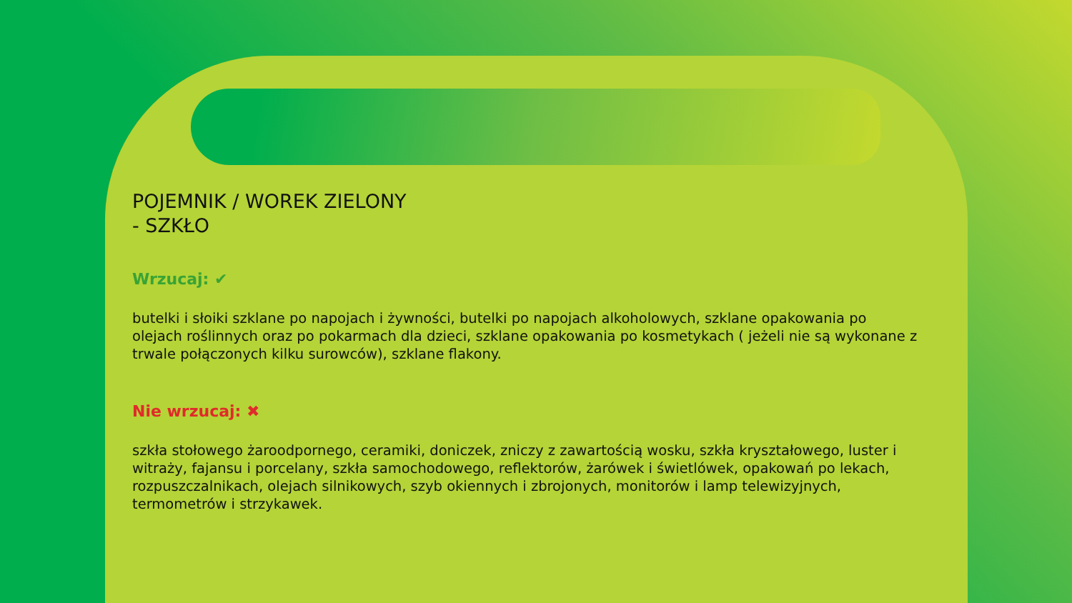POJEMNIK / WOREK ZIELONY
- SZKŁO
Wrzucaj: ✔
butelki i słoiki szklane po napojach i żywności, butelki po napojach alkoholowych, szklane opakowania po olejach roślinnych oraz po pokarmach dla dzieci, szklane opakowania po kosmetykach ( jeżeli nie są wykonane z trwale połączonych kilku surowców), szklane flakony.
Nie wrzucaj: ✖
szkła stołowego żaroodpornego, ceramiki, doniczek, zniczy z zawartością wosku, szkła kryształowego, luster i witraży, fajansu i porcelany, szkła samochodowego, reflektorów, żarówek i świetlówek, opakowań po lekach, rozpuszczalnikach, olejach silnikowych, szyb okiennych i zbrojonych, monitorów i lamp telewizyjnych, termometrów i strzykawek.